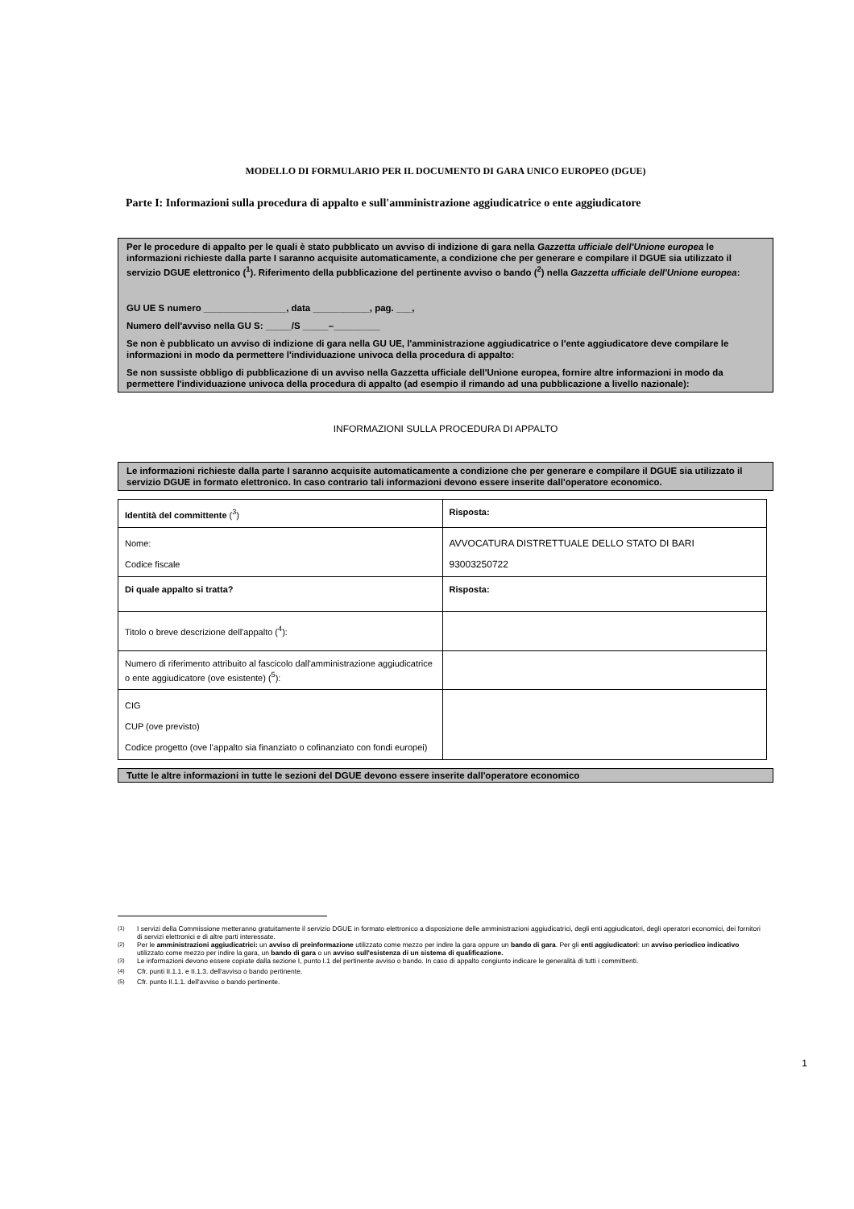MODELLO DI FORMULARIO PER IL DOCUMENTO DI GARA UNICO EUROPEO (DGUE)
Parte I: Informazioni sulla procedura di appalto e sull'amministrazione aggiudicatrice o ente aggiudicatore
Per le procedure di appalto per le quali è stato pubblicato un avviso di indizione di gara nella Gazzetta ufficiale dell'Unione europea le informazioni richieste dalla parte I saranno acquisite automaticamente, a condizione che per generare e compilare il DGUE sia utilizzato il servizio DGUE elettronico (<sup>1</sup>). Riferimento della pubblicazione del pertinente avviso o bando (<sup>2</sup>) nella Gazzetta ufficiale dell'Unione europea:
GU UE S numero ________________, data ___________, pag. ___,
Numero dell'avviso nella GU S: _____/S _____–_________
Se non è pubblicato un avviso di indizione di gara nella GU UE, l'amministrazione aggiudicatrice o l'ente aggiudicatore deve compilare le informazioni in modo da permettere l'individuazione univoca della procedura di appalto:
Se non sussiste obbligo di pubblicazione di un avviso nella Gazzetta ufficiale dell'Unione europea, fornire altre informazioni in modo da permettere l'individuazione univoca della procedura di appalto (ad esempio il rimando ad una pubblicazione a livello nazionale):
INFORMAZIONI SULLA PROCEDURA DI APPALTO
Le informazioni richieste dalla parte I saranno acquisite automaticamente a condizione che per generare e compilare il DGUE sia utilizzato il servizio DGUE in formato elettronico. In caso contrario tali informazioni devono essere inserite dall'operatore economico.
| Identità del committente (<sup>3</sup>) | Risposta: |
| Nome: Codice fiscale | AVVOCATURA DISTRETTUALE DELLO STATO DI BARI 93003250722 |
| Di quale appalto si tratta? | Risposta: |
| Titolo o breve descrizione dell'appalto (<sup>4</sup>): | |
| Numero di riferimento attribuito al fascicolo dall'amministrazione aggiudicatrice o ente aggiudicatore (ove esistente) (<sup>5</sup>): | |
| CIG CUP (ove previsto) Codice progetto (ove l’appalto sia finanziato o cofinanziato con fondi europei) | |
Tutte le altre informazioni in tutte le sezioni del DGUE devono essere inserite dall'operatore economico
<sup>(1)</sup> I servizi della Commissione metteranno gratuitamente il servizio DGUE in formato elettronico a disposizione delle amministrazioni aggiudicatrici, degli enti aggiudicatori, degli operatori economici, dei fornitori di servizi elettronici e di altre parti interessate.
<sup>(2)</sup> Per le amministrazioni aggiudicatrici: un avviso di preinformazione utilizzato come mezzo per indire la gara oppure un bando di gara. Per gli enti aggiudicatori: un avviso periodico indicativo utilizzato come mezzo per indire la gara, un bando di gara o un avviso sull'esistenza di un sistema di qualificazione.
<sup>(3)</sup> Le informazioni devono essere copiate dalla sezione I, punto I.1 del pertinente avviso o bando. In caso di appalto congiunto indicare le generalità di tutti i committenti.
<sup>(4)</sup> Cfr. punti II.1.1. e II.1.3. dell'avviso o bando pertinente.
<sup>(5)</sup> Cfr. punto II.1.1. dell'avviso o bando pertinente.
1